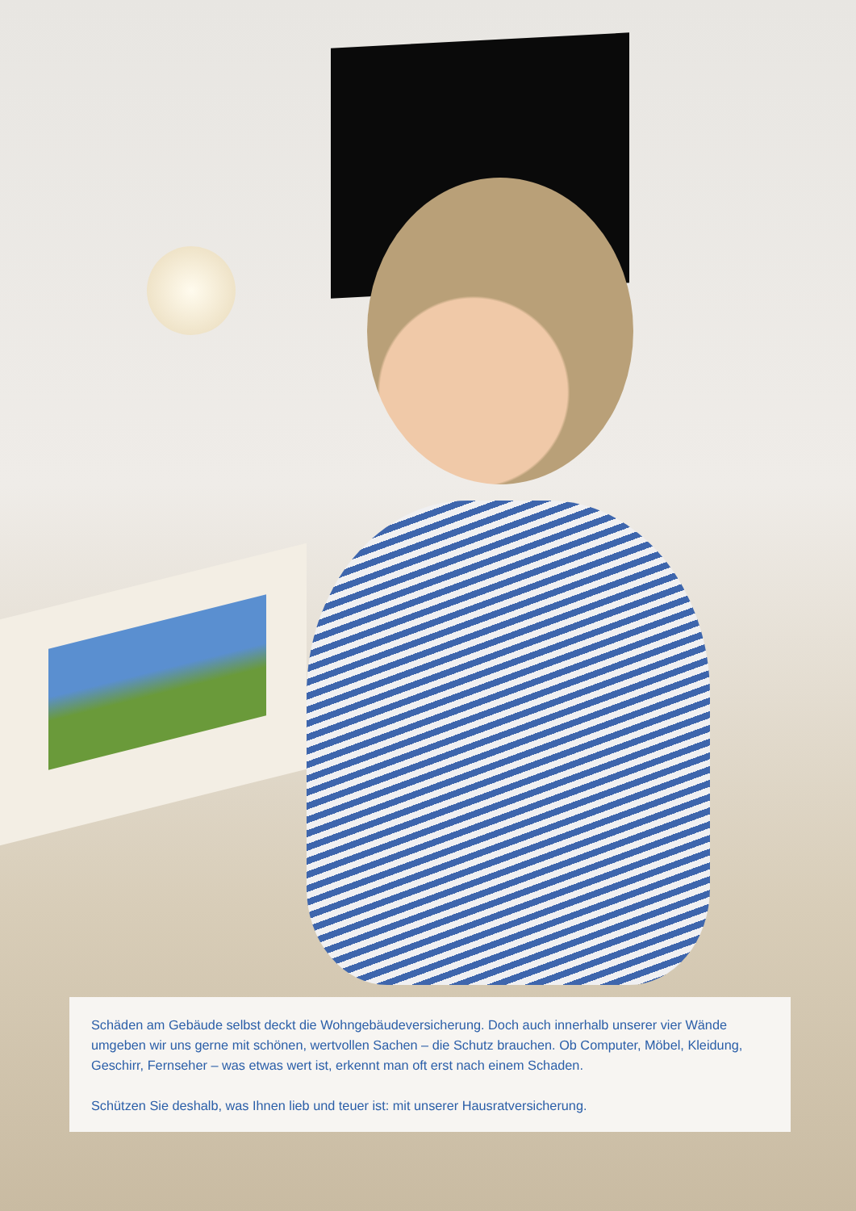Schäden am Gebäude selbst deckt die Wohngebäudeversicherung. Doch auch innerhalb unserer vier Wände umgeben wir uns gerne mit schönen, wertvollen Sachen – die Schutz brauchen. Ob Computer, Möbel, Kleidung, Geschirr, Fernseher – was etwas wert ist, erkennt man oft erst nach einem Schaden.
Schützen Sie deshalb, was Ihnen lieb und teuer ist: mit unserer Hausratversicherung.